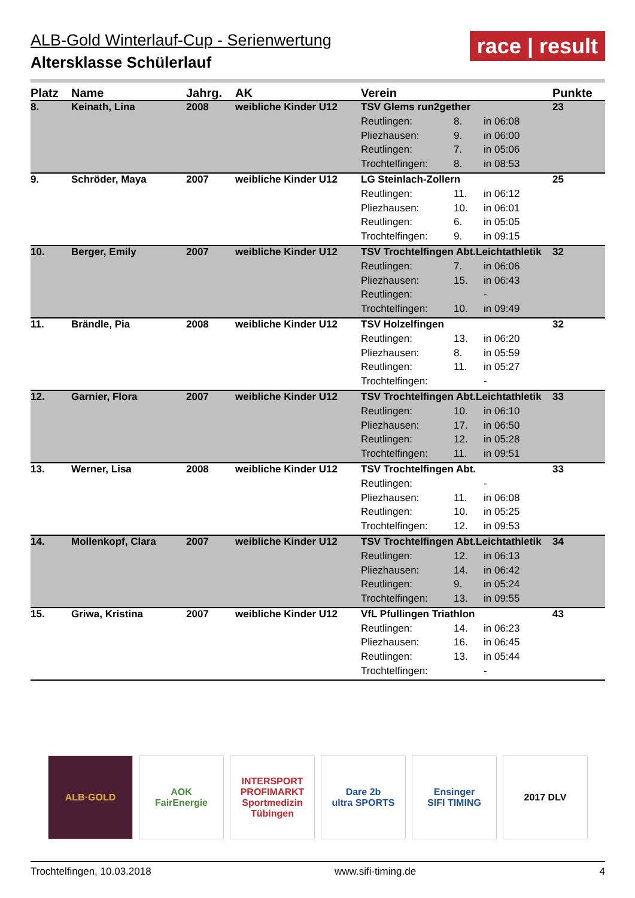ALB-Gold Winterlauf-Cup - Serienwertung
Altersklasse Schülerlauf
race | result
| Platz | Name | Jahrg. | AK | Verein | | | Punkte |
| --- | --- | --- | --- | --- | --- | --- | --- |
| 8. | Keinath, Lina | 2008 | weibliche Kinder U12 | TSV Glems run2gether | | | 23 |
| | | | | Reutlingen: | 8. | in 06:08 | |
| | | | | Pliezhausen: | 9. | in 06:00 | |
| | | | | Reutlingen: | 7. | in 05:06 | |
| | | | | Trochtelfingen: | 8. | in 08:53 | |
| 9. | Schröder, Maya | 2007 | weibliche Kinder U12 | LG Steinlach-Zollern | | | 25 |
| | | | | Reutlingen: | 11. | in 06:12 | |
| | | | | Pliezhausen: | 10. | in 06:01 | |
| | | | | Reutlingen: | 6. | in 05:05 | |
| | | | | Trochtelfingen: | 9. | in 09:15 | |
| 10. | Berger, Emily | 2007 | weibliche Kinder U12 | TSV Trochtelfingen Abt.Leichtathletik | | | 32 |
| | | | | Reutlingen: | 7. | in 06:06 | |
| | | | | Pliezhausen: | 15. | in 06:43 | |
| | | | | Reutlingen: | | - | |
| | | | | Trochtelfingen: | 10. | in 09:49 | |
| 11. | Brändle, Pia | 2008 | weibliche Kinder U12 | TSV Holzelfingen | | | 32 |
| | | | | Reutlingen: | 13. | in 06:20 | |
| | | | | Pliezhausen: | 8. | in 05:59 | |
| | | | | Reutlingen: | 11. | in 05:27 | |
| | | | | Trochtelfingen: | | - | |
| 12. | Garnier, Flora | 2007 | weibliche Kinder U12 | TSV Trochtelfingen Abt.Leichtathletik | | | 33 |
| | | | | Reutlingen: | 10. | in 06:10 | |
| | | | | Pliezhausen: | 17. | in 06:50 | |
| | | | | Reutlingen: | 12. | in 05:28 | |
| | | | | Trochtelfingen: | 11. | in 09:51 | |
| 13. | Werner, Lisa | 2008 | weibliche Kinder U12 | TSV Trochtelfingen Abt. | | | 33 |
| | | | | Reutlingen: | | - | |
| | | | | Pliezhausen: | 11. | in 06:08 | |
| | | | | Reutlingen: | 10. | in 05:25 | |
| | | | | Trochtelfingen: | 12. | in 09:53 | |
| 14. | Mollenkopf, Clara | 2007 | weibliche Kinder U12 | TSV Trochtelfingen Abt.Leichtathletik | | | 34 |
| | | | | Reutlingen: | 12. | in 06:13 | |
| | | | | Pliezhausen: | 14. | in 06:42 | |
| | | | | Reutlingen: | 9. | in 05:24 | |
| | | | | Trochtelfingen: | 13. | in 09:55 | |
| 15. | Griwa, Kristina | 2007 | weibliche Kinder U12 | VfL Pfullingen Triathlon | | | 43 |
| | | | | Reutlingen: | 14. | in 06:23 | |
| | | | | Pliezhausen: | 16. | in 06:45 | |
| | | | | Reutlingen: | 13. | in 05:44 | |
| | | | | Trochtelfingen: | | - | |
ALB·GOLD AOK
FairEnergie
INTERSPORT PROFIMARKT
Sportmedizin Tübingen
Dare 2b
ultra SPORTS
Ensinger
SIFI TIMING
2017 DLV
Trochtelfingen, 10.03.2018 www.sifi-timing.de 4